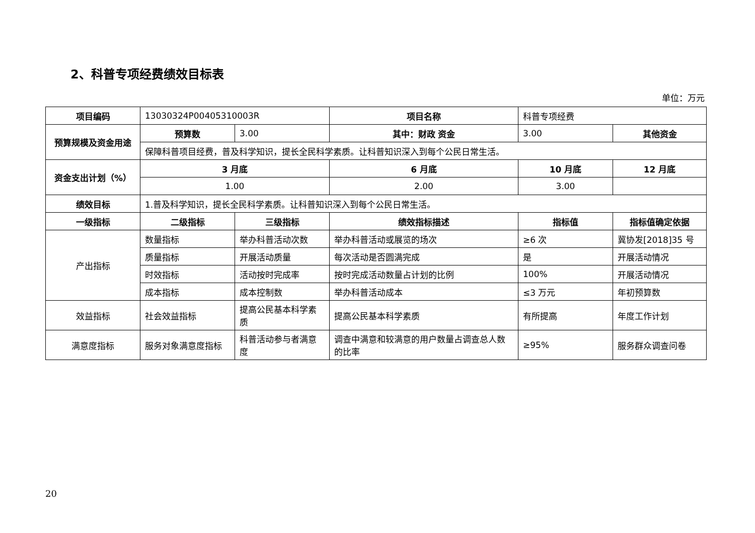2、科普专项经费绩效目标表
单位：万元
| 项目编码 | 13030324P00405310003R | | 项目名称 | 科普专项经费 | |
| 预算规模及资金用途 | 预算数 | 3.00 | 其中：财政 资金 | 3.00 | 其他资金 |
| | 保障科普项目经费，普及科学知识，提长全民科学素质。让科普知识深入到每个公民日常生活。 | | | | |
| 资金支出计划（%） | 3 月底 | | 6 月底 | 10 月底 | 12 月底 |
| | 1.00 | | 2.00 | 3.00 | |
| 绩效目标 | 1.普及科学知识，提长全民科学素质。让科普知识深入到每个公民日常生活。 | | | | |
| 一级指标 | 二级指标 | 三级指标 | 绩效指标描述 | 指标值 | 指标值确定依据 |
| 产出指标 | 数量指标 | 举办科普活动次数 | 举办科普活动或展览的场次 | ≥6 次 | 冀协发[2018]35 号 |
| | 质量指标 | 开展活动质量 | 每次活动是否圆满完成 | 是 | 开展活动情况 |
| | 时效指标 | 活动按时完成率 | 按时完成活动数量占计划的比例 | 100% | 开展活动情况 |
| | 成本指标 | 成本控制数 | 举办科普活动成本 | ≤3 万元 | 年初预算数 |
| 效益指标 | 社会效益指标 | 提高公民基本科学素质 | 提高公民基本科学素质 | 有所提高 | 年度工作计划 |
| 满意度指标 | 服务对象满意度指标 | 科普活动参与者满意度 | 调查中满意和较满意的用户数量占调查总人数的比率 | ≥95% | 服务群众调查问卷 |
20